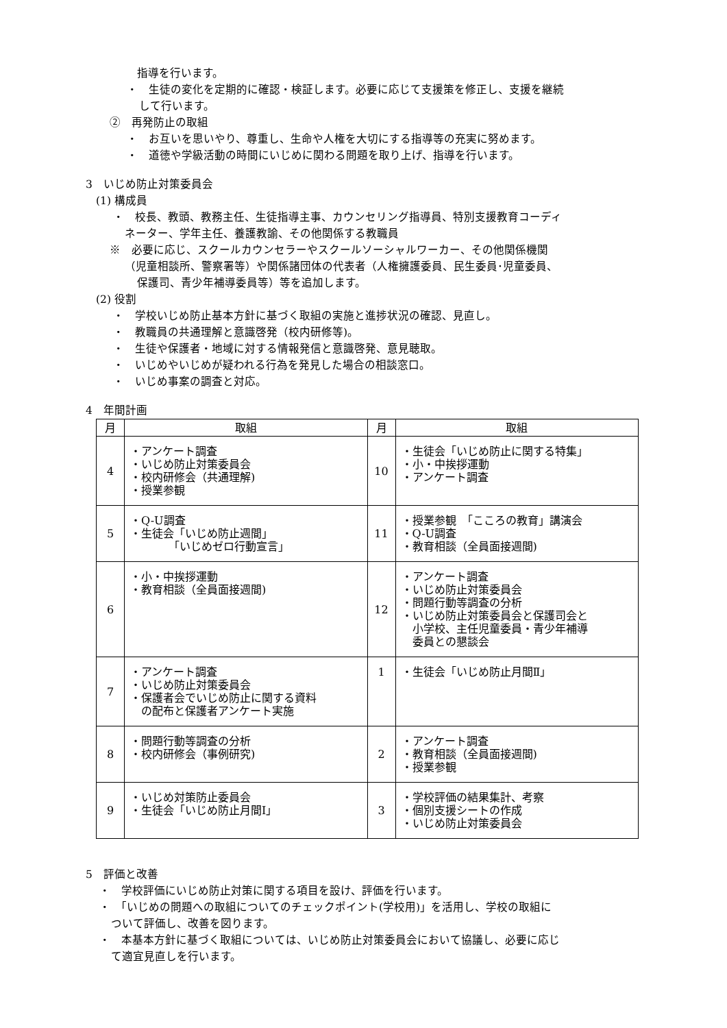指導を行います。
・　生徒の変化を定期的に確認・検証します。必要に応じて支援策を修正し、支援を継続
して行います。
②　再発防止の取組
・　お互いを思いやり、尊重し、生命や人権を大切にする指導等の充実に努めます。
・　道徳や学級活動の時間にいじめに関わる問題を取り上げ、指導を行います。
3　いじめ防止対策委員会
(1) 構成員
・　校長、教頭、教務主任、生徒指導主事、カウンセリング指導員、特別支援教育コーディ
ネーター、学年主任、養護教諭、その他関係する教職員
※　必要に応じ、スクールカウンセラーやスクールソーシャルワーカー、その他関係機関
（児童相談所、警察署等）や関係諸団体の代表者（人権擁護委員、民生委員･児童委員、
保護司、青少年補導委員等）等を追加します。
(2) 役割
・　学校いじめ防止基本方針に基づく取組の実施と進捗状況の確認、見直し。
・　教職員の共通理解と意識啓発（校内研修等)。
・　生徒や保護者・地域に対する情報発信と意識啓発、意見聴取。
・　いじめやいじめが疑われる行為を発見した場合の相談窓口。
・　いじめ事案の調査と対応。
4　年間計画
| 月 | 取組 | 月 | 取組 |
| --- | --- | --- | --- |
| 4 | ・アンケート調査 ・いじめ防止対策委員会 ・校内研修会（共通理解) ・授業参観 | 10 | ・生徒会「いじめ防止に関する特集」 ・小・中挨拶運動 ・アンケート調査 |
| 5 | ・Q-U調査 ・生徒会「いじめ防止週間」 「いじめゼロ行動宣言」 | 11 | ・授業参観 「こころの教育」講演会 ・Q-U調査 ・教育相談（全員面接週間) |
| 6 | ・小・中挨拶運動 ・教育相談（全員面接週間) | 12 | ・アンケート調査 ・いじめ防止対策委員会 ・問題行動等調査の分析 ・いじめ防止対策委員会と保護司会と 小学校、主任児童委員・青少年補導 委員との懇談会 |
| 7 | ・アンケート調査 ・いじめ防止対策委員会 ・保護者会でいじめ防止に関する資料 の配布と保護者アンケート実施 | 1 | ・生徒会「いじめ防止月間Ⅱ」 |
| 8 | ・問題行動等調査の分析 ・校内研修会（事例研究) | 2 | ・アンケート調査 ・教育相談（全員面接週間) ・授業参観 |
| 9 | ・いじめ対策防止委員会 ・生徒会「いじめ防止月間Ⅰ」 | 3 | ・学校評価の結果集計、考察 ・個別支援シートの作成 ・いじめ防止対策委員会 |
5　評価と改善
・　学校評価にいじめ防止対策に関する項目を設け、評価を行います。
・　「いじめの問題への取組についてのチェックポイント(学校用)」を活用し、学校の取組に
ついて評価し、改善を図ります。
・　本基本方針に基づく取組については、いじめ防止対策委員会において協議し、必要に応じ
て適宜見直しを行います。